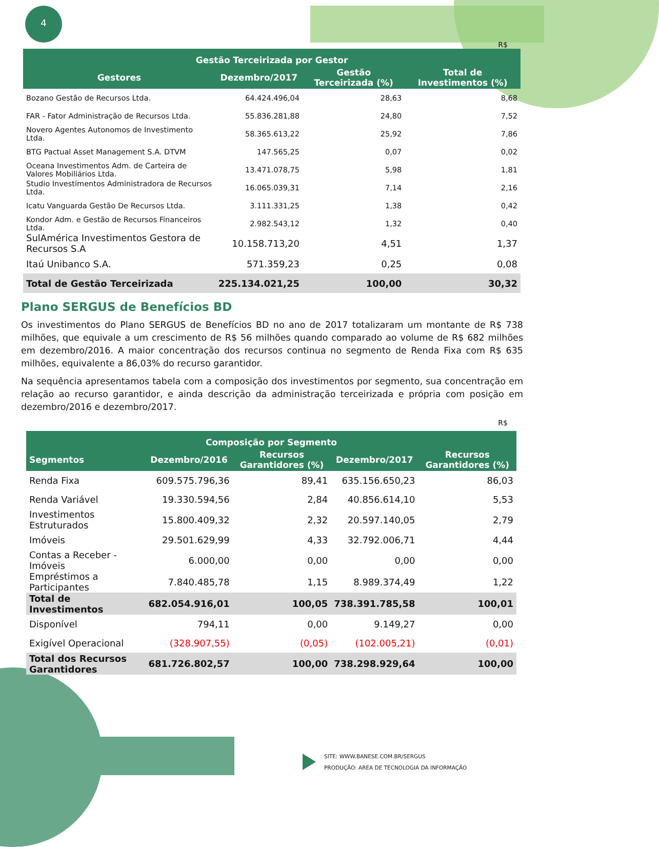4
R$
| Gestão Terceirizada por Gestor | | | |
| --- | --- | --- | --- |
| Gestores | Dezembro/2017 | Gestão Terceirizada (%) | Total de Investimentos (%) |
| Bozano Gestão de Recursos Ltda. | 64.424.496,04 | 28,63 | 8,68 |
| FAR - Fator Administração de Recursos Ltda. | 55.836.281,88 | 24,80 | 7,52 |
| Novero Agentes Autonomos de Investimento Ltda. | 58.365.613,22 | 25,92 | 7,86 |
| BTG Pactual Asset Management S.A. DTVM | 147.565,25 | 0,07 | 0,02 |
| Oceana Investimentos Adm. de Carteira de Valores Mobiliários Ltda. | 13.471.078,75 | 5,98 | 1,81 |
| Studio Investimentos Administradora de Recursos Ltda. | 16.065.039,31 | 7,14 | 2,16 |
| Icatu Vanguarda Gestão De Recursos Ltda. | 3.111.331,25 | 1,38 | 0,42 |
| Kondor Adm. e Gestão de Recursos Financeiros Ltda. | 2.982.543,12 | 1,32 | 0,40 |
| SulAmérica Investimentos Gestora de Recursos S.A | 10.158.713,20 | 4,51 | 1,37 |
| Itaú Unibanco S.A. | 571.359,23 | 0,25 | 0,08 |
| Total de Gestão Terceirizada | 225.134.021,25 | 100,00 | 30,32 |
Plano SERGUS de Benefícios BD
Os investimentos do Plano SERGUS de Benefícios BD no ano de 2017 totalizaram um montante de R$ 738 milhões, que equivale a um crescimento de R$ 56 milhões quando comparado ao volume de R$ 682 milhões em dezembro/2016. A maior concentração dos recursos continua no segmento de Renda Fixa com R$ 635 milhões, equivalente a 86,03% do recurso garantidor.
Na sequência apresentamos tabela com a composição dos investimentos por segmento, sua concentração em relação ao recurso garantidor, e ainda descrição da administração terceirizada e própria com posição em dezembro/2016 e dezembro/2017.
R$
| Composição por Segmento | | | | |
| --- | --- | --- | --- | --- |
| Segmentos | Dezembro/2016 | Recursos Garantidores (%) | Dezembro/2017 | Recursos Garantidores (%) |
| Renda Fixa | 609.575.796,36 | 89,41 | 635.156.650,23 | 86,03 |
| Renda Variável | 19.330.594,56 | 2,84 | 40.856.614,10 | 5,53 |
| Investimentos Estruturados | 15.800.409,32 | 2,32 | 20.597.140,05 | 2,79 |
| Imóveis | 29.501.629,99 | 4,33 | 32.792.006,71 | 4,44 |
| Contas a Receber - Imóveis | 6.000,00 | 0,00 | 0,00 | 0,00 |
| Empréstimos a Participantes | 7.840.485,78 | 1,15 | 8.989.374,49 | 1,22 |
| Total de Investimentos | 682.054.916,01 | 100,05 | 738.391.785,58 | 100,01 |
| Disponível | 794,11 | 0,00 | 9.149,27 | 0,00 |
| Exigível Operacional | (328.907,55) | (0,05) | (102.005,21) | (0,01) |
| Total dos Recursos Garantidores | 681.726.802,57 | 100,00 | 738.298.929,64 | 100,00 |
SITE: WWW.BANESE.COM.BR/SERGUS
PRODUÇÃO: AREA DE TECNOLOGIA DA INFORMAÇÃO